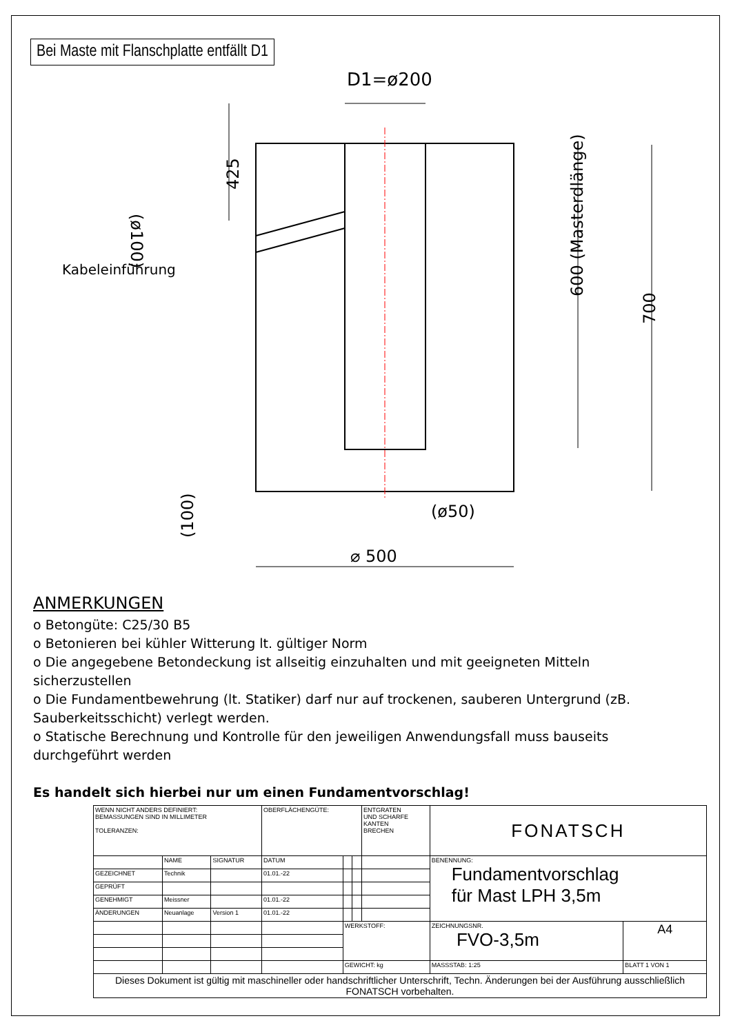Bei Maste mit Flanschplatte entfällt D1
D1=ø200
Kabeleinführung
425
(ø50)
⌀ 500
600 (Masterdlänge)
700
(100)
(ø100)
ANMERKUNGEN
o Betongüte: C25/30 B5
o Betonieren bei kühler Witterung lt. gültiger Norm
o Die angegebene Betondeckung ist allseitig einzuhalten und mit geeigneten Mitteln sicherzustellen
o Die Fundamentbewehrung (lt. Statiker) darf nur auf trockenen, sauberen Untergrund (zB. Sauberkeitsschicht) verlegt werden.
o Statische Berechnung und Kontrolle für den jeweiligen Anwendungsfall muss bauseits durchgeführt werden
Es handelt sich hierbei nur um einen Fundamentvorschlag!
| WENN NICHT ANDERS DEFINIERT: BEMASSUNGEN SIND IN MILLIMETER TOLERANZEN: | | | OBERFLÄCHENGÜTE: | | | ENTGRATEN UND SCHARFE KANTEN BRECHEN | FONATSCH | |
| | NAME | SIGNATUR | DATUM | | | | BENENNUNG: Fundamentvorschlag für Mast LPH 3,5m | |
| GEZEICHNET | Technik | | 01.01.-22 | | | | | |
| GEPRÜFT | | | | | | | | |
| GENEHMIGT | Meissner | | 01.01.-22 | | | | | |
| ÄNDERUNGEN | Neuanlage | Version 1 | 01.01.-22 | | | | | |
| | | | | WERKSTOFF: | | | ZEICHNUNGSNR. FVO-3,5m | A4 |
| | | | | GEWICHT: kg | | | MASSSTAB: 1:25 | BLATT 1 VON 1 |
| Dieses Dokument ist gültig mit maschineller oder handschriftlicher Unterschrift, Techn. Änderungen bei der Ausführung ausschließlich FONATSCH vorbehalten. | | | | | | | | |